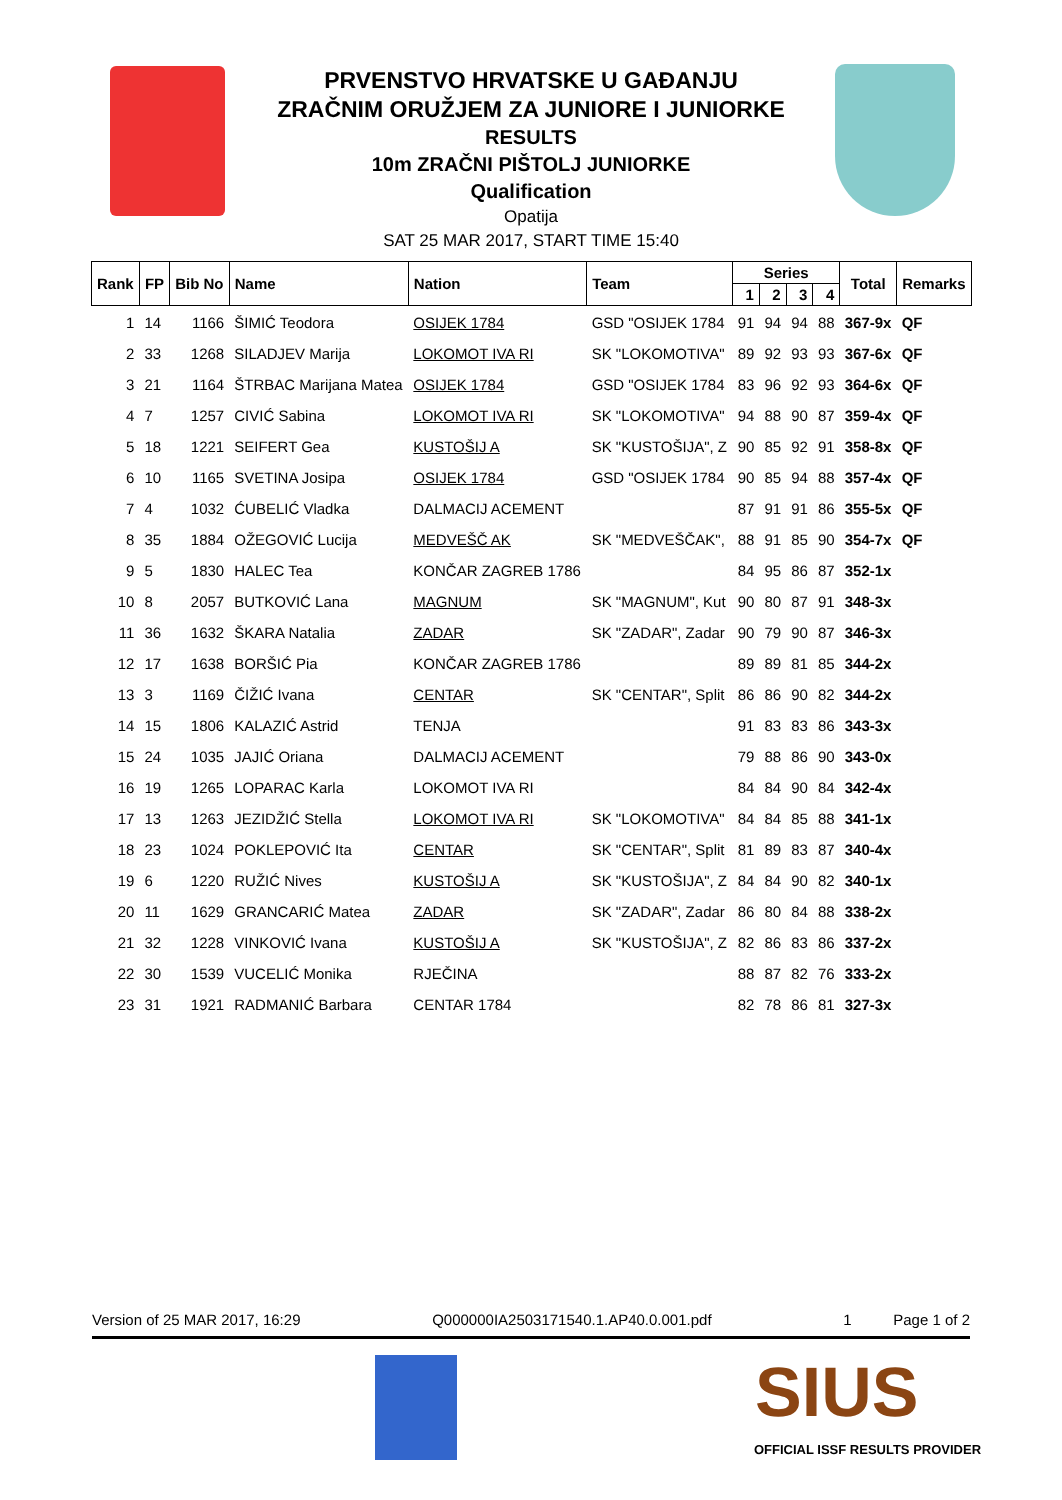PRVENSTVO HRVATSKE U GAĐANJU
ZRAČNIM ORUŽJEM ZA JUNIORE I JUNIORKE
RESULTS
10m ZRAČNI PIŠTOLJ JUNIORKE
Qualification
Opatija
SAT 25 MAR 2017, START TIME 15:40
| Rank | FP | Bib No | Name | Nation | Team | Series | | | | Total | Remarks |
| --- | --- | --- | --- | --- | --- | --- | --- | --- | --- | --- | --- |
| | | | | | | 1 | 2 | 3 | 4 | | |
| 1 | 14 | 1166 | ŠIMIĆ Teodora | OSIJEK 1784 | GSD "OSIJEK 1784 | 91 | 94 | 94 | 88 | 367-9x | QF |
| 2 | 33 | 1268 | SILADJEV Marija | LOKOMOT IVA RI | SK "LOKOMOTIVA" | 89 | 92 | 93 | 93 | 367-6x | QF |
| 3 | 21 | 1164 | ŠTRBAC Marijana Matea | OSIJEK 1784 | GSD "OSIJEK 1784 | 83 | 96 | 92 | 93 | 364-6x | QF |
| 4 | 7 | 1257 | CIVIĆ Sabina | LOKOMOT IVA RI | SK "LOKOMOTIVA" | 94 | 88 | 90 | 87 | 359-4x | QF |
| 5 | 18 | 1221 | SEIFERT Gea | KUSTOŠIJ A | SK "KUSTOŠIJA", Z | 90 | 85 | 92 | 91 | 358-8x | QF |
| 6 | 10 | 1165 | SVETINA Josipa | OSIJEK 1784 | GSD "OSIJEK 1784 | 90 | 85 | 94 | 88 | 357-4x | QF |
| 7 | 4 | 1032 | ĆUBELIĆ Vladka | DALMACIJ ACEMENT | | 87 | 91 | 91 | 86 | 355-5x | QF |
| 8 | 35 | 1884 | OŽEGOVIĆ Lucija | MEDVEŠČ AK | SK "MEDVEŠČAK", | 88 | 91 | 85 | 90 | 354-7x | QF |
| 9 | 5 | 1830 | HALEC Tea | KONČAR ZAGREB 1786 | | 84 | 95 | 86 | 87 | 352-1x | |
| 10 | 8 | 2057 | BUTKOVIĆ Lana | MAGNUM | SK "MAGNUM", Kut | 90 | 80 | 87 | 91 | 348-3x | |
| 11 | 36 | 1632 | ŠKARA Natalia | ZADAR | SK "ZADAR", Zadar | 90 | 79 | 90 | 87 | 346-3x | |
| 12 | 17 | 1638 | BORŠIĆ Pia | KONČAR ZAGREB 1786 | | 89 | 89 | 81 | 85 | 344-2x | |
| 13 | 3 | 1169 | ČIŽIĆ Ivana | CENTAR | SK "CENTAR", Split | 86 | 86 | 90 | 82 | 344-2x | |
| 14 | 15 | 1806 | KALAZIĆ Astrid | TENJA | | 91 | 83 | 83 | 86 | 343-3x | |
| 15 | 24 | 1035 | JAJIĆ Oriana | DALMACIJ ACEMENT | | 79 | 88 | 86 | 90 | 343-0x | |
| 16 | 19 | 1265 | LOPARAC Karla | LOKOMOT IVA RI | | 84 | 84 | 90 | 84 | 342-4x | |
| 17 | 13 | 1263 | JEZIDŽIĆ Stella | LOKOMOT IVA RI | SK "LOKOMOTIVA" | 84 | 84 | 85 | 88 | 341-1x | |
| 18 | 23 | 1024 | POKLEPOVIĆ Ita | CENTAR | SK "CENTAR", Split | 81 | 89 | 83 | 87 | 340-4x | |
| 19 | 6 | 1220 | RUŽIĆ Nives | KUSTOŠIJ A | SK "KUSTOŠIJA", Z | 84 | 84 | 90 | 82 | 340-1x | |
| 20 | 11 | 1629 | GRANCARIĆ Matea | ZADAR | SK "ZADAR", Zadar | 86 | 80 | 84 | 88 | 338-2x | |
| 21 | 32 | 1228 | VINKOVIĆ Ivana | KUSTOŠIJ A | SK "KUSTOŠIJA", Z | 82 | 86 | 83 | 86 | 337-2x | |
| 22 | 30 | 1539 | VUCELIĆ Monika | RJEČINA | | 88 | 87 | 82 | 76 | 333-2x | |
| 23 | 31 | 1921 | RADMANIĆ Barbara | CENTAR 1784 | | 82 | 78 | 86 | 81 | 327-3x | |
Version of 25 MAR 2017, 16:29 Q000000IA2503171540.1.AP40.0.001.pdf 1 Page 1 of 2
SIUS
OFFICIAL ISSF RESULTS PROVIDER